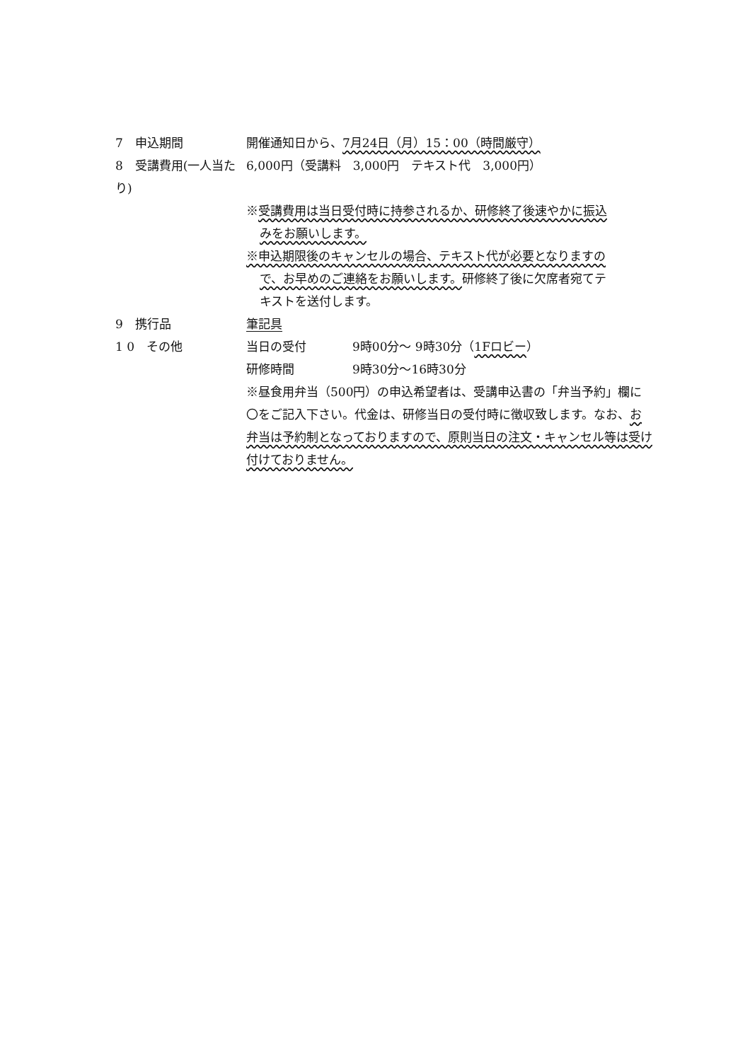7　申込期間 開催通知日から、7月24日（月）15：00（時間厳守）
8　受講費用(一人当たり)
6,000円（受講料　3,000円　テキスト代　3,000円）
※受講費用は当日受付時に持参されるか、研修終了後速やかに振込
みをお願いします。
※申込期限後のキャンセルの場合、テキスト代が必要となりますの
で、お早めのご連絡をお願いします。研修終了後に欠席者宛てテ
キストを送付します。
9　携行品 筆記具
1 0　その他 当日の受付 9時00分～ 9時30分（1Fロビー）
研修時間 9時30分～16時30分
※昼食用弁当（500円）の申込希望者は、受講申込書の「弁当予約」欄に〇をご記入下さい。代金は、研修当日の受付時に徴収致します。なお、お弁当は予約制となっておりますので、原則当日の注文・キャンセル等は受け付けておりません。